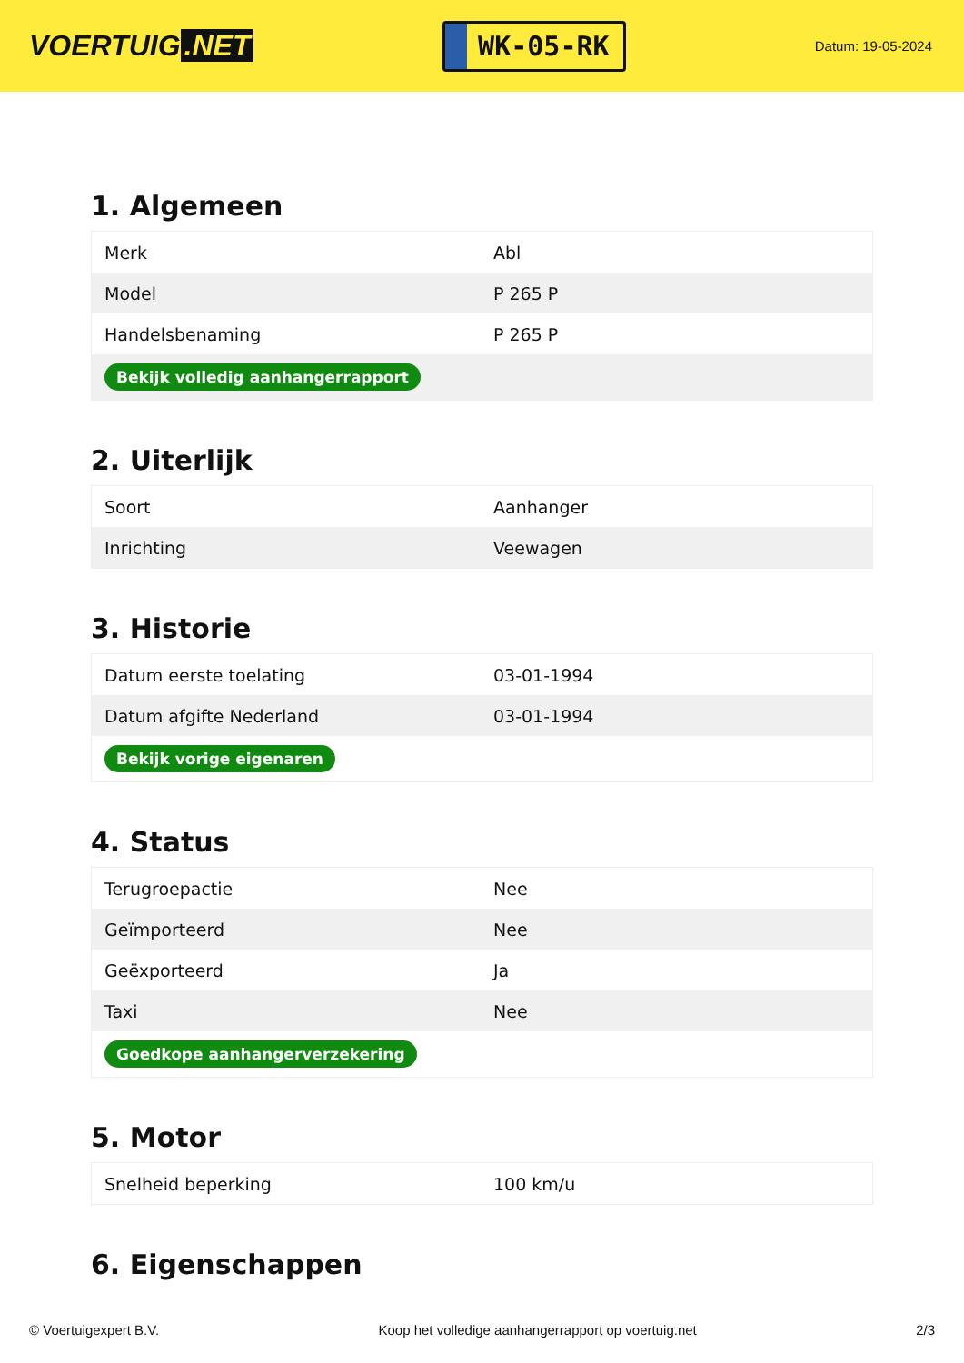VOERTUIG.NET
WK-05-RK
Datum: 19-05-2024
1. Algemeen
| Merk | Abl |
| Model | P 265 P |
| Handelsbenaming | P 265 P |
| Bekijk volledig aanhangerrapport | |
2. Uiterlijk
| Soort | Aanhanger |
| Inrichting | Veewagen |
3. Historie
| Datum eerste toelating | 03-01-1994 |
| Datum afgifte Nederland | 03-01-1994 |
| Bekijk vorige eigenaren | |
4. Status
| Terugroepactie | Nee |
| Geïmporteerd | Nee |
| Geëxporteerd | Ja |
| Taxi | Nee |
| Goedkope aanhangerverzekering | |
5. Motor
| Snelheid beperking | 100 km/u |
6. Eigenschappen
© Voertuigexpert B.V. Koop het volledige aanhangerrapport op voertuig.net 2/3